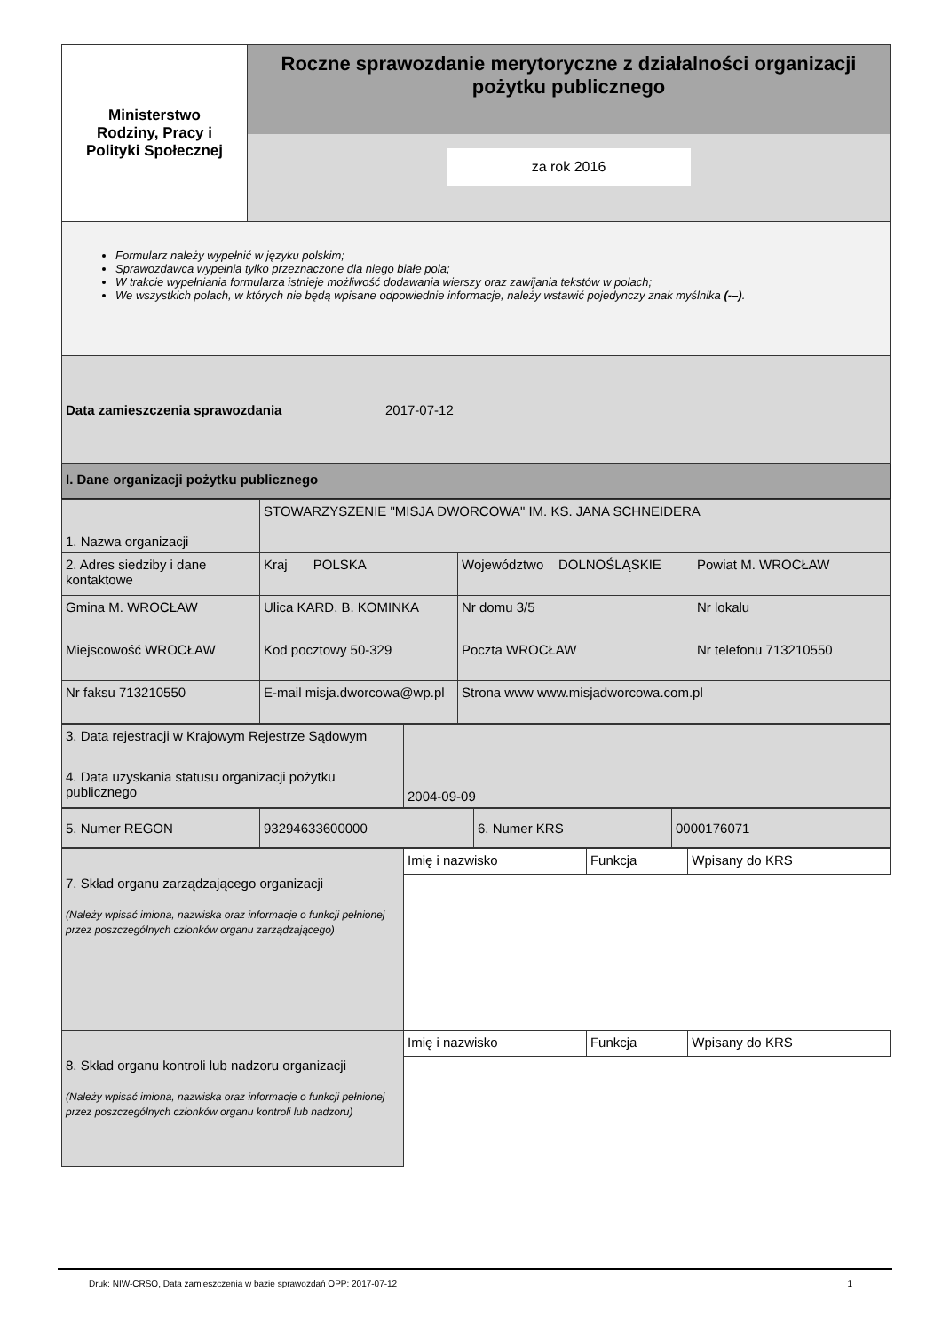| Ministerstwo Rodziny, Pracy i Polityki Społecznej | Roczne sprawozdanie merytoryczne z działalności organizacji pożytku publicznego za rok 2016 |
Formularz należy wypełnić w języku polskim;
Sprawozdawca wypełnia tylko przeznaczone dla niego białe pola;
W trakcie wypełniania formularza istnieje możliwość dodawania wierszy oraz zawijania tekstów w polach;
We wszystkich polach, w których nie będą wpisane odpowiednie informacje, należy wstawić pojedynczy znak myślnika (-–).
Data zamieszczenia sprawozdania 2017-07-12
I. Dane organizacji pożytku publicznego
| 1. Nazwa organizacji | STOWARZYSZENIE "MISJA DWORCOWA" IM. KS. JANA SCHNEIDERA | | |
| 2. Adres siedziby i dane kontaktowe | Kraj POLSKA | Województwo DOLNOŚLĄSKIE | Powiat M. WROCŁAW |
| Gmina M. WROCŁAW | Ulica KARD. B. KOMINKA | Nr domu 3/5 | Nr lokalu |
| Miejscowość WROCŁAW | Kod pocztowy 50-329 | Poczta WROCŁAW | Nr telefonu 713210550 |
| Nr faksu 713210550 | E-mail misja.dworcowa@wp.pl | Strona www www.misjadworcowa.com.pl | |
| 3. Data rejestracji w Krajowym Rejestrze Sądowym | |
| 4. Data uzyskania statusu organizacji pożytku publicznego | 2004-09-09 |
| 5. Numer REGON | 93294633600000 | 6. Numer KRS | 0000176071 |
| 7. Skład organu zarządzającego organizacji (Należy wpisać imiona, nazwiska oraz informacje o funkcji pełnionej przez poszczególnych członków organu zarządzającego) | Imię i nazwisko | Funkcja | Wpisany do KRS |
| 8. Skład organu kontroli lub nadzoru organizacji (Należy wpisać imiona, nazwiska oraz informacje o funkcji pełnionej przez poszczególnych członków organu kontroli lub nadzoru) | Imię i nazwisko | Funkcja | Wpisany do KRS |
Druk: NIW-CRSO, Data zamieszczenia w bazie sprawozdań OPP: 2017-07-12 1